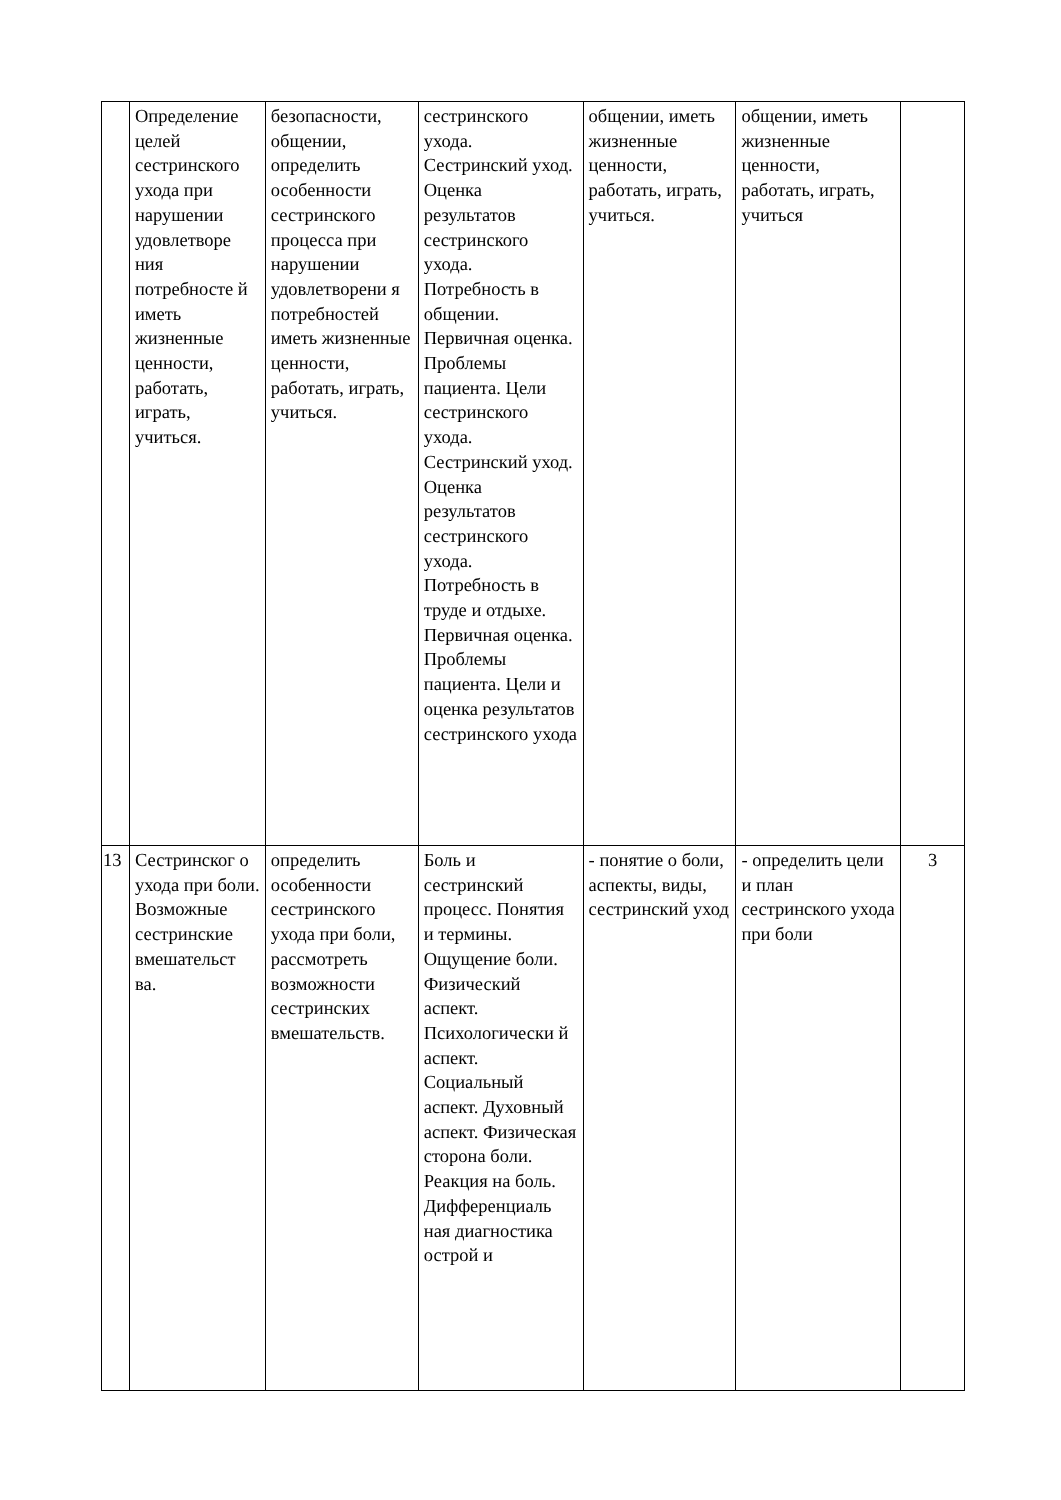| | Определение целей сестринского ухода при нарушении удовлетворе ния потребносте й иметь жизненные ценности, работать, играть, учиться. | безопасности, общении, определить особенности сестринского процесса при нарушении удовлетворени я потребностей иметь жизненные ценности, работать, играть, учиться. | сестринского ухода. Сестринский уход. Оценка результатов сестринского ухода. Потребность в общении. Первичная оценка. Проблемы пациента. Цели сестринского ухода. Сестринский уход. Оценка результатов сестринского ухода. Потребность в труде и отдыхе. Первичная оценка. Проблемы пациента. Цели и оценка результатов сестринского ухода | общении, иметь жизненные ценности, работать, играть, учиться. | общении, иметь жизненные ценности, работать, играть, учиться | |
| 13 | Сестринског о ухода при боли. Возможные сестринские вмешательст ва. | определить особенности сестринского ухода при боли, рассмотреть возможности сестринских вмешательств. | Боль и сестринский процесс. Понятия и термины. Ощущение боли. Физический аспект. Психологически й аспект. Социальный аспект. Духовный аспект. Физическая сторона боли. Реакция на боль. Дифференциаль ная диагностика острой и | - понятие о боли, аспекты, виды, сестринский уход | - определить цели и план сестринского ухода при боли | 3 |